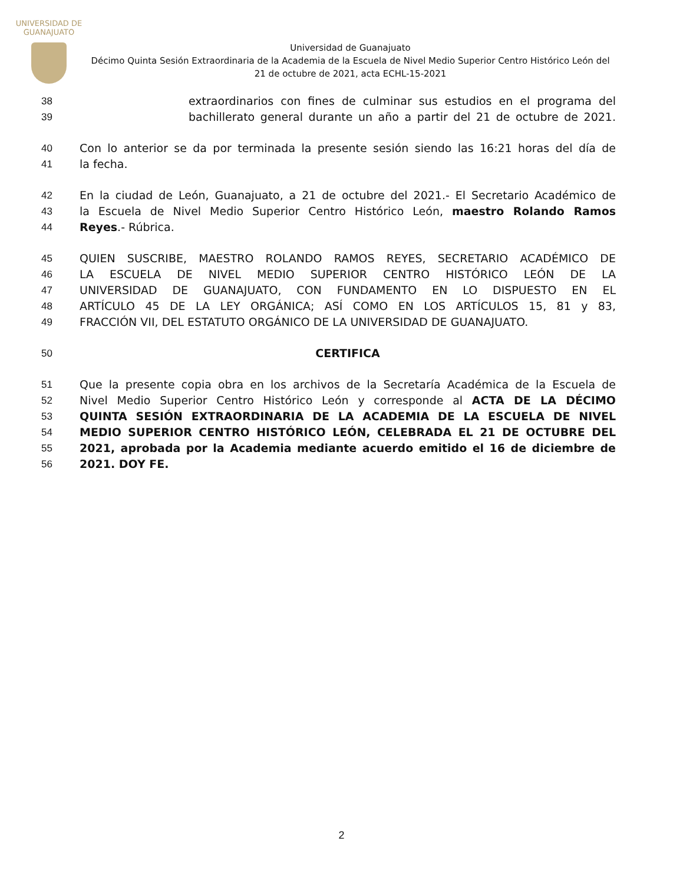UNIVERSIDAD DE
GUANAJUATO
Universidad de Guanajuato
Décimo Quinta Sesión Extraordinaria de la Academia de la Escuela de Nivel Medio Superior Centro Histórico León del 21 de octubre de 2021, acta ECHL-15-2021
38 extraordinarios con fines de culminar sus estudios en el programa del
39 bachillerato general durante un año a partir del 21 de octubre de 2021.
40 Con lo anterior se da por terminada la presente sesión siendo las 16:21 horas del día de
41 la fecha.
42 En la ciudad de León, Guanajuato, a 21 de octubre del 2021.- El Secretario Académico de
43 la Escuela de Nivel Medio Superior Centro Histórico León, maestro Rolando Ramos
44 Reyes.- Rúbrica.
45 QUIEN SUSCRIBE, MAESTRO ROLANDO RAMOS REYES, SECRETARIO ACADÉMICO DE
46 LA ESCUELA DE NIVEL MEDIO SUPERIOR CENTRO HISTÓRICO LEÓN DE LA
47 UNIVERSIDAD DE GUANAJUATO, CON FUNDAMENTO EN LO DISPUESTO EN EL
48 ARTÍCULO 45 DE LA LEY ORGÁNICA; ASÍ COMO EN LOS ARTÍCULOS 15, 81 y 83,
49 FRACCIÓN VII, DEL ESTATUTO ORGÁNICO DE LA UNIVERSIDAD DE GUANAJUATO.
50 CERTIFICA
51 Que la presente copia obra en los archivos de la Secretaría Académica de la Escuela de
52 Nivel Medio Superior Centro Histórico León y corresponde al ACTA DE LA DÉCIMO
53 QUINTA SESIÓN EXTRAORDINARIA DE LA ACADEMIA DE LA ESCUELA DE NIVEL
54 MEDIO SUPERIOR CENTRO HISTÓRICO LEÓN, CELEBRADA EL 21 DE OCTUBRE DEL
55 2021, aprobada por la Academia mediante acuerdo emitido el 16 de diciembre de
56 2021. DOY FE.
2